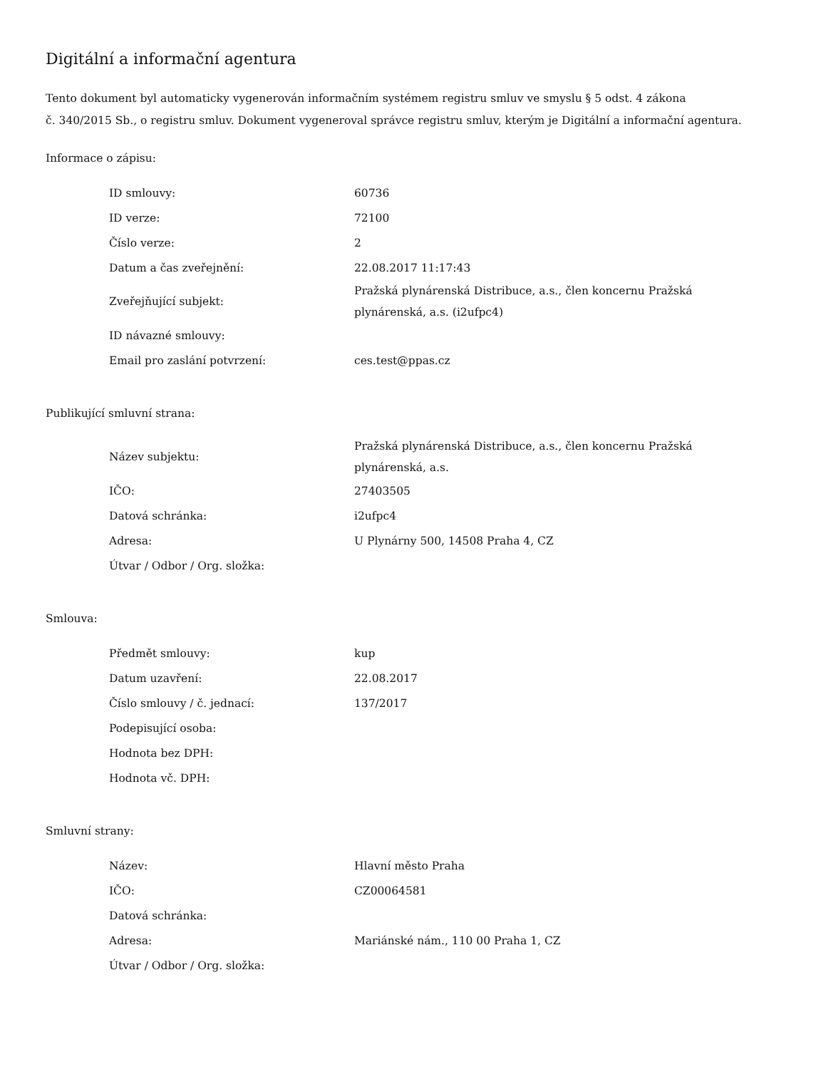Digitální a informační agentura
Tento dokument byl automaticky vygenerován informačním systémem registru smluv ve smyslu § 5 odst. 4 zákona
č. 340/2015 Sb., o registru smluv. Dokument vygeneroval správce registru smluv, kterým je Digitální a informační agentura.
Informace o zápisu:
| ID smlouvy: | 60736 |
| ID verze: | 72100 |
| Číslo verze: | 2 |
| Datum a čas zveřejnění: | 22.08.2017 11:17:43 |
| Zveřejňující subjekt: | Pražská plynárenská Distribuce, a.s., člen koncernu Pražská plynárenská, a.s. (i2ufpc4) |
| ID návazné smlouvy: | |
| Email pro zaslání potvrzení: | ces.test@ppas.cz |
Publikující smluvní strana:
| Název subjektu: | Pražská plynárenská Distribuce, a.s., člen koncernu Pražská plynárenská, a.s. |
| IČO: | 27403505 |
| Datová schránka: | i2ufpc4 |
| Adresa: | U Plynárny 500, 14508 Praha 4, CZ |
| Útvar / Odbor / Org. složka: | |
Smlouva:
| Předmět smlouvy: | kup |
| Datum uzavření: | 22.08.2017 |
| Číslo smlouvy / č. jednací: | 137/2017 |
| Podepisující osoba: | |
| Hodnota bez DPH: | |
| Hodnota vč. DPH: | |
Smluvní strany:
| Název: | Hlavní město Praha |
| IČO: | CZ00064581 |
| Datová schránka: | |
| Adresa: | Mariánské nám., 110 00 Praha 1, CZ |
| Útvar / Odbor / Org. složka: | |